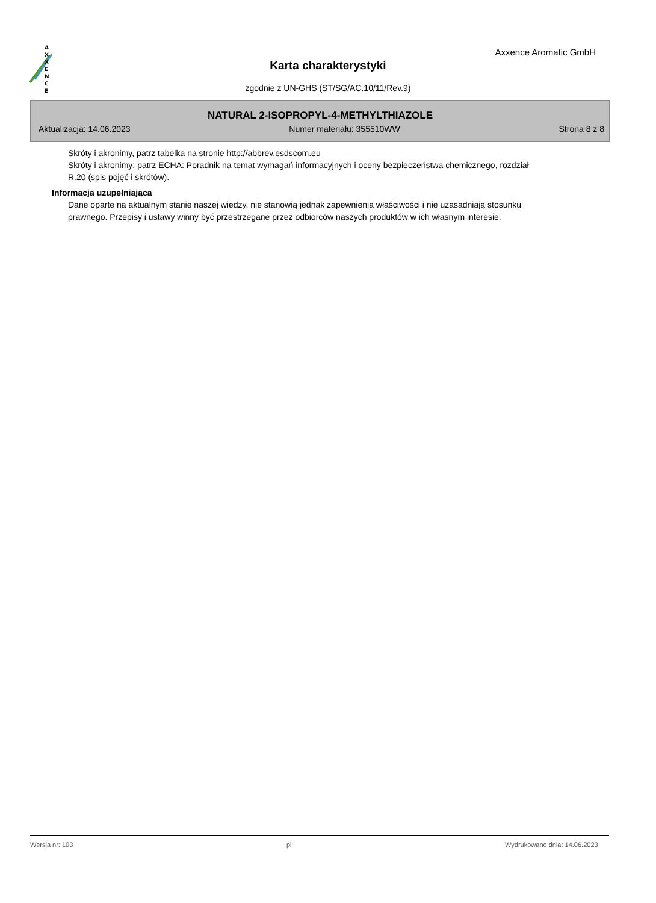A
X
X
E
N
C
E
Axxence Aromatic GmbH
Karta charakterystyki
zgodnie z UN-GHS (ST/SG/AC.10/11/Rev.9)
NATURAL 2-ISOPROPYL-4-METHYLTHIAZOLE
Aktualizacja: 14.06.2023 Numer materiału: 355510WW Strona 8 z 8
Skróty i akronimy, patrz tabelka na stronie http://abbrev.esdscom.eu
Skróty i akronimy: patrz ECHA: Poradnik na temat wymagań informacyjnych i oceny bezpieczeństwa chemicznego, rozdział R.20 (spis pojęć i skrótów).
Informacja uzupełniająca
Dane oparte na aktualnym stanie naszej wiedzy, nie stanowią jednak zapewnienia właściwości i nie uzasadniają stosunku prawnego. Przepisy i ustawy winny być przestrzegane przez odbiorców naszych produktów w ich własnym interesie.
Wersja nr: 103 pl Wydrukowano dnia: 14.06.2023